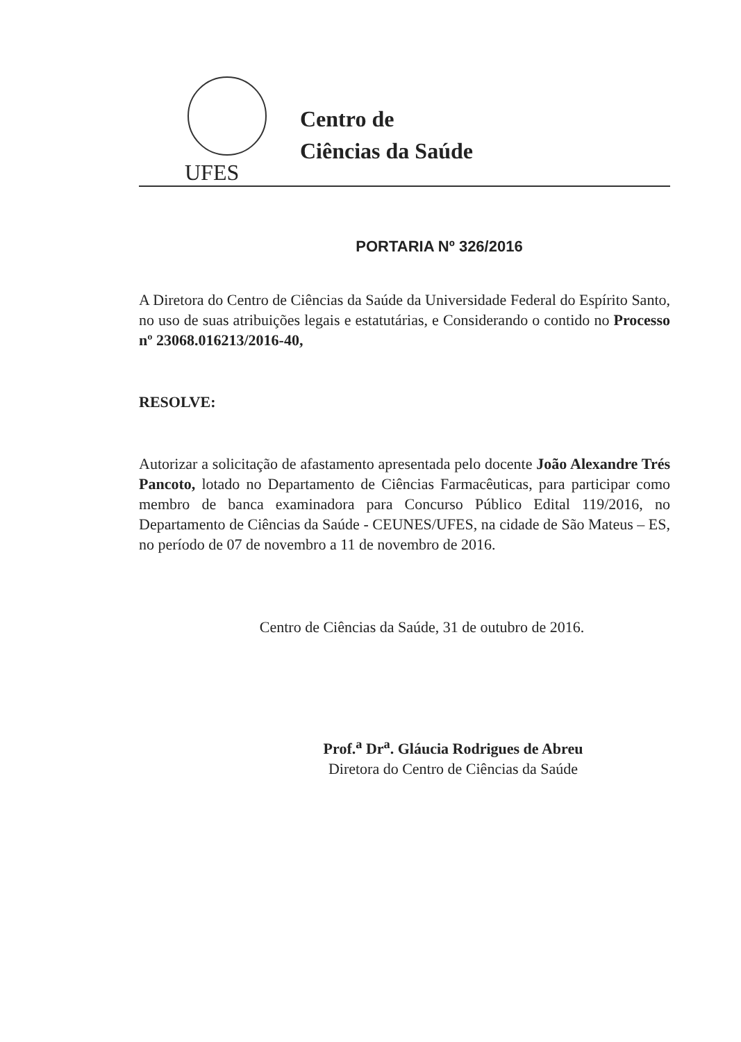Centro de
Ciências da Saúde
UFES
PORTARIA Nº 326/2016
A Diretora do Centro de Ciências da Saúde da Universidade Federal do Espírito Santo, no uso de suas atribuições legais e estatutárias, e Considerando o contido no Processo nº 23068.016213/2016-40,
RESOLVE:
Autorizar a solicitação de afastamento apresentada pelo docente João Alexandre Trés Pancoto, lotado no Departamento de Ciências Farmacêuticas, para participar como membro de banca examinadora para Concurso Público Edital 119/2016, no Departamento de Ciências da Saúde - CEUNES/UFES, na cidade de São Mateus – ES, no período de 07 de novembro a 11 de novembro de 2016.
Centro de Ciências da Saúde, 31 de outubro de 2016.
Prof.<sup>a</sup> Dr<sup>a</sup>. Gláucia Rodrigues de Abreu
Diretora do Centro de Ciências da Saúde